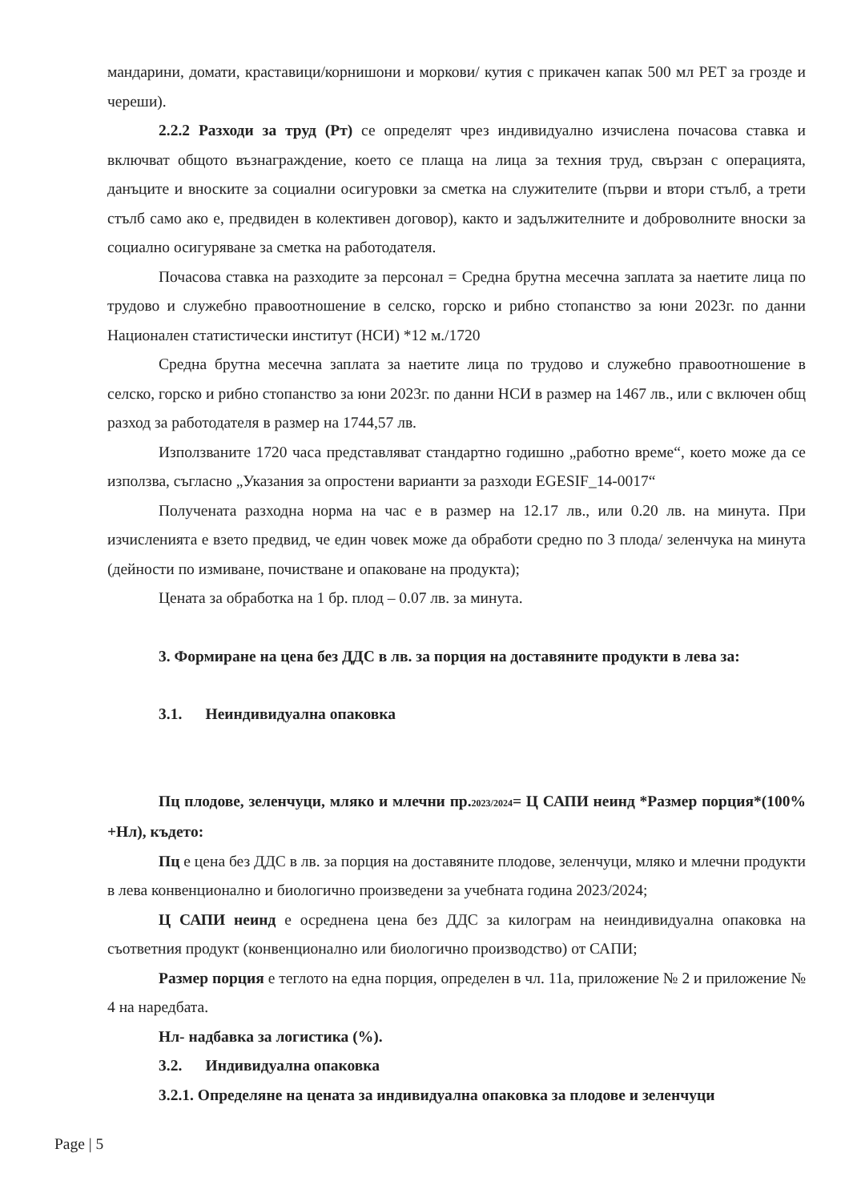мандарини, домати, краставици/корнишони и моркови/ кутия с прикачен капак 500 мл PET за грозде и череши).
2.2.2 Разходи за труд (Рт) се определят чрез индивидуално изчислена почасова ставка и включват общото възнаграждение, което се плаща на лица за техния труд, свързан с операцията, данъците и вноските за социални осигуровки за сметка на служителите (първи и втори стълб, а трети стълб само ако е, предвиден в колективен договор), както и задължителните и доброволните вноски за социално осигуряване за сметка на работодателя.
Почасова ставка на разходите за персонал = Средна брутна месечна заплата за наетите лица по трудово и служебно правоотношение в селско, горско и рибно стопанство за юни 2023г. по данни Национален статистически институт (НСИ) *12 м./1720
Средна брутна месечна заплата за наетите лица по трудово и служебно правоотношение в селско, горско и рибно стопанство за юни 2023г. по данни НСИ в размер на 1467 лв., или с включен общ разход за работодателя в размер на 1744,57 лв.
Използваните 1720 часа представляват стандартно годишно „работно време“, което може да се използва, съгласно „Указания за опростени варианти за разходи EGESIF_14-0017“
Получената разходна норма на час е в размер на 12.17 лв., или 0.20 лв. на минута. При изчисленията е взето предвид, че един човек може да обработи средно по 3 плода/ зеленчука на минута (дейности по измиване, почистване и опаковане на продукта);
Цената за обработка на 1 бр. плод – 0.07 лв. за минута.
3. Формиране на цена без ДДС в лв. за порция на доставяните продукти в лева за:
3.1. Неиндивидуална опаковка
Пц плодове, зеленчуци, мляко и млечни пр.2023/2024= Ц САПИ неинд *Размер порция*(100% +Нл), където:
Пц е цена без ДДС в лв. за порция на доставяните плодове, зеленчуци, мляко и млечни продукти в лева конвенционално и биологично произведени за учебната година 2023/2024;
Ц САПИ неинд е осреднена цена без ДДС за килограм на неиндивидуална опаковка на съответния продукт (конвенционално или биологично производство) от САПИ;
Размер порция е теглото на една порция, определен в чл. 11а, приложение № 2 и приложение № 4 на наредбата.
Нл- надбавка за логистика (%).
3.2. Индивидуална опаковка
3.2.1. Определяне на цената за индивидуална опаковка за плодове и зеленчуци
Page | 5